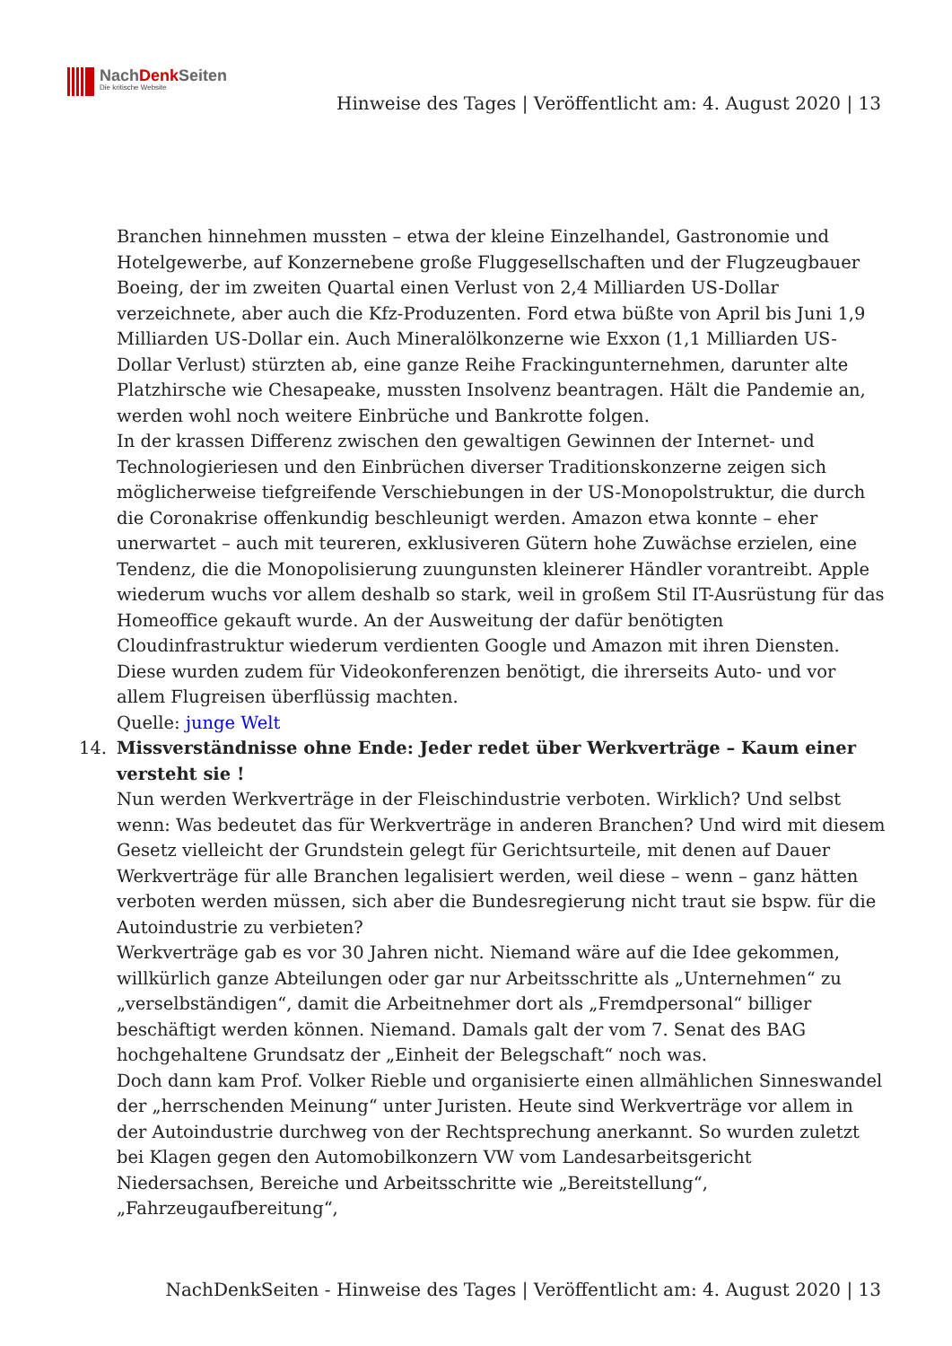NachDenk Seiten
Die kritische Website
Hinweise des Tages | Veröffentlicht am: 4. August 2020 | 13
Branchen hinnehmen mussten – etwa der kleine Einzelhandel, Gastronomie und Hotelgewerbe, auf Konzernebene große Fluggesellschaften und der Flugzeugbauer Boeing, der im zweiten Quartal einen Verlust von 2,4 Milliarden US-Dollar verzeichnete, aber auch die Kfz-Produzenten. Ford etwa büßte von April bis Juni 1,9 Milliarden US-Dollar ein. Auch Mineralölkonzerne wie Exxon (1,1 Milliarden US-Dollar Verlust) stürzten ab, eine ganze Reihe Frackingunternehmen, darunter alte Platzhirsche wie Chesapeake, mussten Insolvenz beantragen. Hält die Pandemie an, werden wohl noch weitere Einbrüche und Bankrotte folgen.
In der krassen Differenz zwischen den gewaltigen Gewinnen der Internet- und Technologieriesen und den Einbrüchen diverser Traditionskonzerne zeigen sich möglicherweise tiefgreifende Verschiebungen in der US-Monopolstruktur, die durch die Coronakrise offenkundig beschleunigt werden. Amazon etwa konnte – eher unerwartet – auch mit teureren, exklusiveren Gütern hohe Zuwächse erzielen, eine Tendenz, die die Monopolisierung zuungunsten kleinerer Händler vorantreibt. Apple wiederum wuchs vor allem deshalb so stark, weil in großem Stil IT-Ausrüstung für das Homeoffice gekauft wurde. An der Ausweitung der dafür benötigten Cloudinfrastruktur wiederum verdienten Google und Amazon mit ihren Diensten. Diese wurden zudem für Videokonferenzen benötigt, die ihrerseits Auto- und vor allem Flugreisen überflüssig machten.
Quelle: junge Welt
14.
Missverständnisse ohne Ende: Jeder redet über Werkverträge – Kaum einer versteht sie !
Nun werden Werkverträge in der Fleischindustrie verboten. Wirklich? Und selbst wenn: Was bedeutet das für Werkverträge in anderen Branchen? Und wird mit diesem Gesetz vielleicht der Grundstein gelegt für Gerichtsurteile, mit denen auf Dauer Werkverträge für alle Branchen legalisiert werden, weil diese – wenn – ganz hätten verboten werden müssen, sich aber die Bundesregierung nicht traut sie bspw. für die Autoindustrie zu verbieten?
Werkverträge gab es vor 30 Jahren nicht. Niemand wäre auf die Idee gekommen, willkürlich ganze Abteilungen oder gar nur Arbeitsschritte als „Unternehmen“ zu „verselbständigen“, damit die Arbeitnehmer dort als „Fremdpersonal“ billiger beschäftigt werden können. Niemand. Damals galt der vom 7. Senat des BAG hochgehaltene Grundsatz der „Einheit der Belegschaft“ noch was.
Doch dann kam Prof. Volker Rieble und organisierte einen allmählichen Sinneswandel der „herrschenden Meinung“ unter Juristen. Heute sind Werkverträge vor allem in der Autoindustrie durchweg von der Rechtsprechung anerkannt. So wurden zuletzt bei Klagen gegen den Automobilkonzern VW vom Landesarbeitsgericht Niedersachsen, Bereiche und Arbeitsschritte wie „Bereitstellung“, „Fahrzeugaufbereitung“,
NachDenkSeiten - Hinweise des Tages | Veröffentlicht am: 4. August 2020 | 13